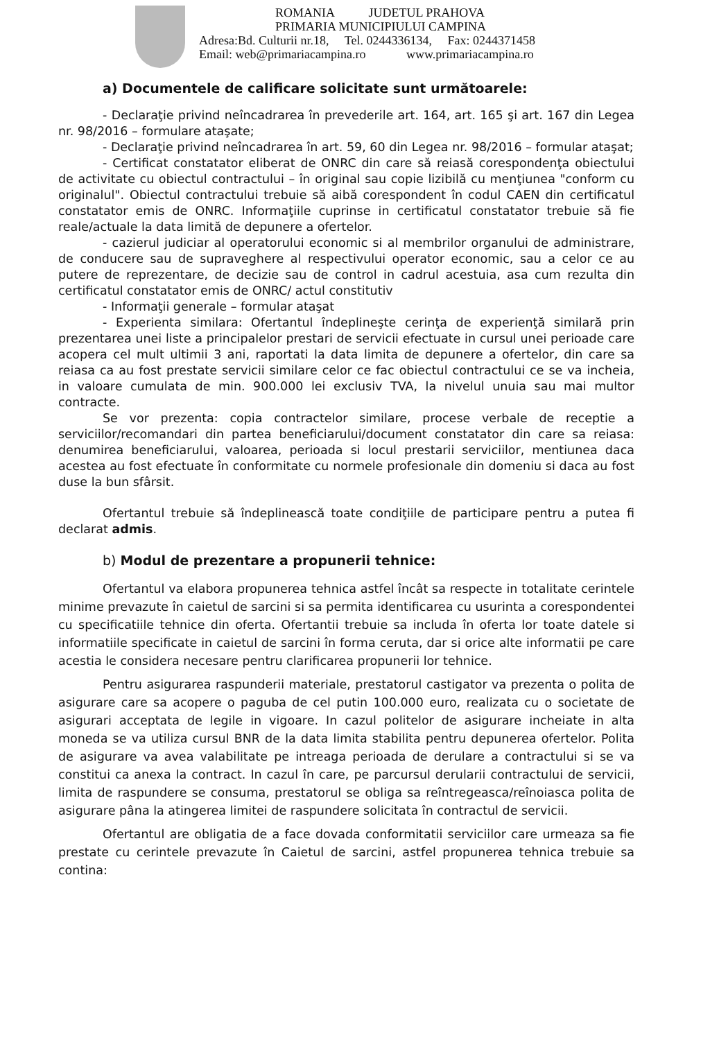ROMANIA JUDETUL PRAHOVA
PRIMARIA MUNICIPIULUI CAMPINA
Adresa:Bd. Culturii nr.18, Tel. 0244336134, Fax: 0244371458
Email: web@primariacampina.ro www.primariacampina.ro
a) Documentele de calificare solicitate sunt următoarele:
- Declaraţie privind neîncadrarea în prevederile art. 164, art. 165 şi art. 167 din Legea nr. 98/2016 – formulare ataşate;
- Declaraţie privind neîncadrarea în art. 59, 60 din Legea nr. 98/2016 – formular ataşat;
- Certificat constatator eliberat de ONRC din care să reiasă corespondenţa obiectului de activitate cu obiectul contractului – în original sau copie lizibilă cu menţiunea "conform cu originalul". Obiectul contractului trebuie să aibă corespondent în codul CAEN din certificatul constatator emis de ONRC. Informaţiile cuprinse in certificatul constatator trebuie să fie reale/actuale la data limită de depunere a ofertelor.
- cazierul judiciar al operatorului economic si al membrilor organului de administrare, de conducere sau de supraveghere al respectivului operator economic, sau a celor ce au putere de reprezentare, de decizie sau de control in cadrul acestuia, asa cum rezulta din certificatul constatator emis de ONRC/ actul constitutiv
- Informaţii generale – formular ataşat
- Experienta similara: Ofertantul îndeplineşte cerinţa de experienţă similară prin prezentarea unei liste a principalelor prestari de servicii efectuate in cursul unei perioade care acopera cel mult ultimii 3 ani, raportati la data limita de depunere a ofertelor, din care sa reiasa ca au fost prestate servicii similare celor ce fac obiectul contractului ce se va incheia, in valoare cumulata de min. 900.000 lei exclusiv TVA, la nivelul unuia sau mai multor contracte.
Se vor prezenta: copia contractelor similare, procese verbale de receptie a serviciilor/recomandari din partea beneficiarului/document constatator din care sa reiasa: denumirea beneficiarului, valoarea, perioada si locul prestarii serviciilor, mentiunea daca acestea au fost efectuate în conformitate cu normele profesionale din domeniu si daca au fost duse la bun sfârsit.
Ofertantul trebuie să îndeplinească toate condiţiile de participare pentru a putea fi declarat admis.
b) Modul de prezentare a propunerii tehnice:
Ofertantul va elabora propunerea tehnica astfel încât sa respecte in totalitate cerintele minime prevazute în caietul de sarcini si sa permita identificarea cu usurinta a corespondentei cu specificatiile tehnice din oferta. Ofertantii trebuie sa includa în oferta lor toate datele si informatiile specificate in caietul de sarcini în forma ceruta, dar si orice alte informatii pe care acestia le considera necesare pentru clarificarea propunerii lor tehnice.
Pentru asigurarea raspunderii materiale, prestatorul castigator va prezenta o polita de asigurare care sa acopere o paguba de cel putin 100.000 euro, realizata cu o societate de asigurari acceptata de legile in vigoare. In cazul politelor de asigurare incheiate in alta moneda se va utiliza cursul BNR de la data limita stabilita pentru depunerea ofertelor. Polita de asigurare va avea valabilitate pe intreaga perioada de derulare a contractului si se va constitui ca anexa la contract. In cazul în care, pe parcursul derularii contractului de servicii, limita de raspundere se consuma, prestatorul se obliga sa reîntregeasca/reînoiasca polita de asigurare pâna la atingerea limitei de raspundere solicitata în contractul de servicii.
Ofertantul are obligatia de a face dovada conformitatii serviciilor care urmeaza sa fie prestate cu cerintele prevazute în Caietul de sarcini, astfel propunerea tehnica trebuie sa contina: